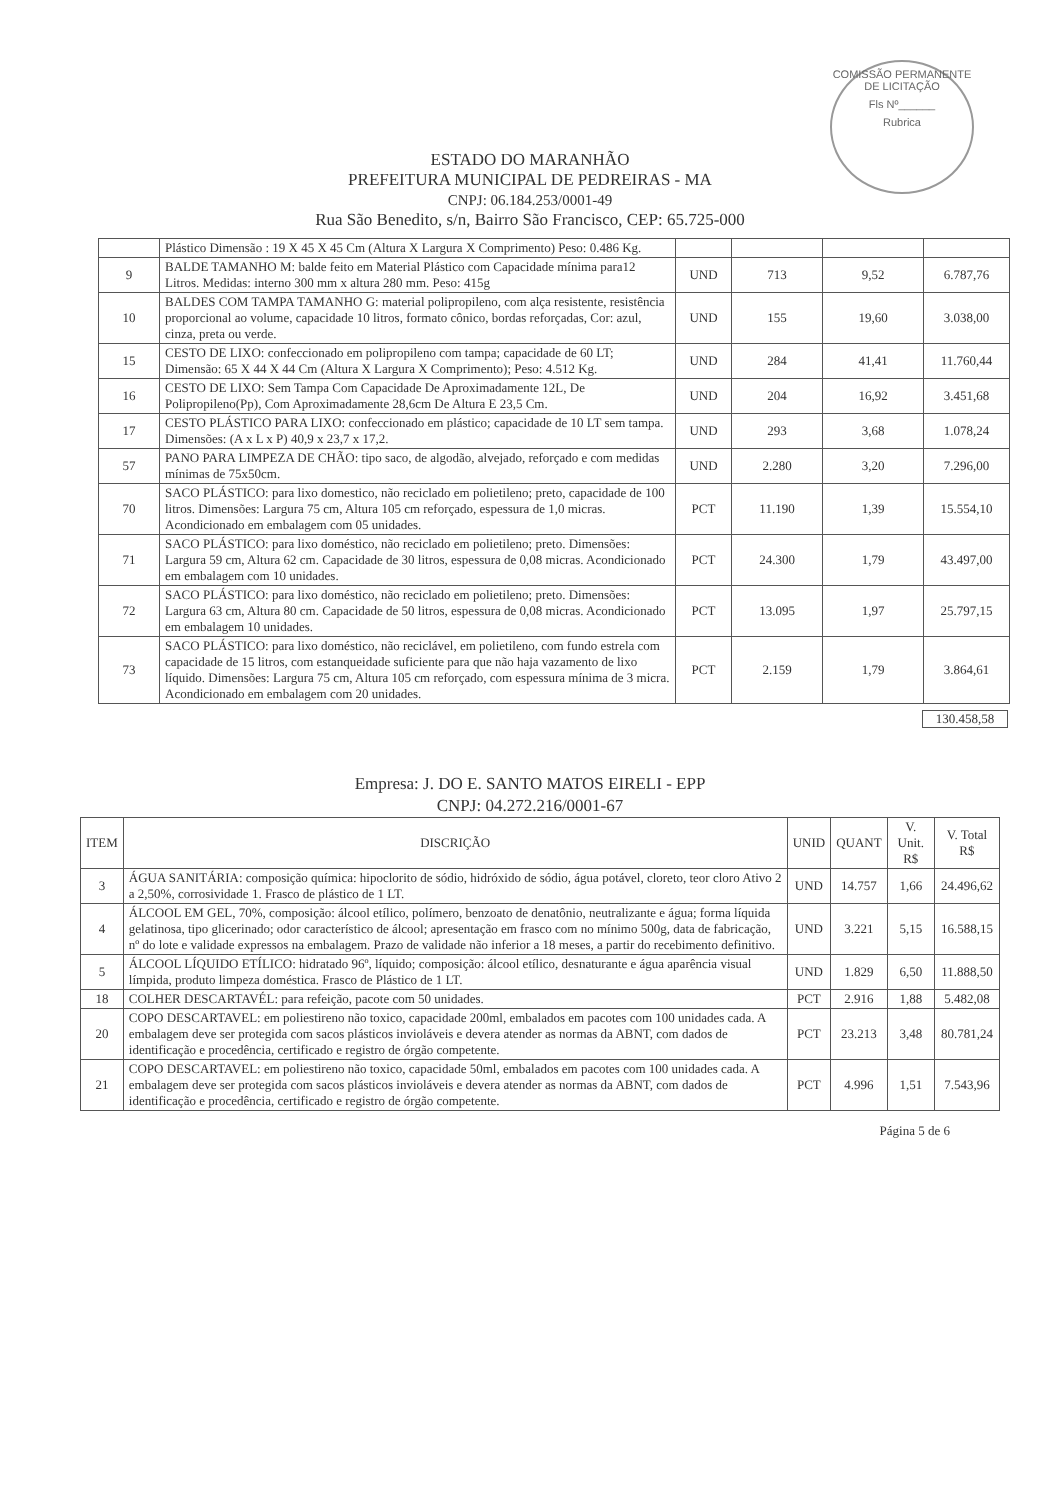COMISSÃO PERMANENTE DE LICITAÇÃO
Fls Nº______
Rubrica
ESTADO DO MARANHÃO
PREFEITURA MUNICIPAL DE PEDREIRAS - MA
CNPJ: 06.184.253/0001-49
Rua São Benedito, s/n, Bairro São Francisco, CEP: 65.725-000
| | Plástico Dimensão : 19 X 45 X 45 Cm (Altura X Largura X Comprimento) Peso: 0.486 Kg. | | | | |
| 9 | BALDE TAMANHO M: balde feito em Material Plástico com Capacidade mínima para12 Litros. Medidas: interno 300 mm x altura 280 mm. Peso: 415g | UND | 713 | 9,52 | 6.787,76 |
| 10 | BALDES COM TAMPA TAMANHO G: material polipropileno, com alça resistente, resistência proporcional ao volume, capacidade 10 litros, formato cônico, bordas reforçadas, Cor: azul, cinza, preta ou verde. | UND | 155 | 19,60 | 3.038,00 |
| 15 | CESTO DE LIXO: confeccionado em polipropileno com tampa; capacidade de 60 LT; Dimensão: 65 X 44 X 44 Cm (Altura X Largura X Comprimento); Peso: 4.512 Kg. | UND | 284 | 41,41 | 11.760,44 |
| 16 | CESTO DE LIXO: Sem Tampa Com Capacidade De Aproximadamente 12L, De Polipropileno(Pp), Com Aproximadamente 28,6cm De Altura E 23,5 Cm. | UND | 204 | 16,92 | 3.451,68 |
| 17 | CESTO PLÁSTICO PARA LIXO: confeccionado em plástico; capacidade de 10 LT sem tampa. Dimensões: (A x L x P) 40,9 x 23,7 x 17,2. | UND | 293 | 3,68 | 1.078,24 |
| 57 | PANO PARA LIMPEZA DE CHÃO: tipo saco, de algodão, alvejado, reforçado e com medidas mínimas de 75x50cm. | UND | 2.280 | 3,20 | 7.296,00 |
| 70 | SACO PLÁSTICO: para lixo domestico, não reciclado em polietileno; preto, capacidade de 100 litros. Dimensões: Largura 75 cm, Altura 105 cm reforçado, espessura de 1,0 micras. Acondicionado em embalagem com 05 unidades. | PCT | 11.190 | 1,39 | 15.554,10 |
| 71 | SACO PLÁSTICO: para lixo doméstico, não reciclado em polietileno; preto. Dimensões: Largura 59 cm, Altura 62 cm. Capacidade de 30 litros, espessura de 0,08 micras. Acondicionado em embalagem com 10 unidades. | PCT | 24.300 | 1,79 | 43.497,00 |
| 72 | SACO PLÁSTICO: para lixo doméstico, não reciclado em polietileno; preto. Dimensões: Largura 63 cm, Altura 80 cm. Capacidade de 50 litros, espessura de 0,08 micras. Acondicionado em embalagem 10 unidades. | PCT | 13.095 | 1,97 | 25.797,15 |
| 73 | SACO PLÁSTICO: para lixo doméstico, não reciclável, em polietileno, com fundo estrela com capacidade de 15 litros, com estanqueidade suficiente para que não haja vazamento de lixo líquido. Dimensões: Largura 75 cm, Altura 105 cm reforçado, com espessura mínima de 3 micra. Acondicionado em embalagem com 20 unidades. | PCT | 2.159 | 1,79 | 3.864,61 |
130.458,58
Empresa: J. DO E. SANTO MATOS EIRELI - EPP
CNPJ: 04.272.216/0001-67
| ITEM | DISCRIÇÃO | UNID | QUANT | V. Unit. R$ | V. Total R$ |
| --- | --- | --- | --- | --- | --- |
| 3 | ÁGUA SANITÁRIA: composição química: hipoclorito de sódio, hidróxido de sódio, água potável, cloreto, teor cloro Ativo 2 a 2,50%, corrosividade 1. Frasco de plástico de 1 LT. | UND | 14.757 | 1,66 | 24.496,62 |
| 4 | ÁLCOOL EM GEL, 70%, composição: álcool etílico, polímero, benzoato de denatônio, neutralizante e água; forma líquida gelatinosa, tipo glicerinado; odor característico de álcool; apresentação em frasco com no mínimo 500g, data de fabricação, nº do lote e validade expressos na embalagem. Prazo de validade não inferior a 18 meses, a partir do recebimento definitivo. | UND | 3.221 | 5,15 | 16.588,15 |
| 5 | ÁLCOOL LÍQUIDO ETÍLICO: hidratado 96º, líquido; composição: álcool etílico, desnaturante e água aparência visual límpida, produto limpeza doméstica. Frasco de Plástico de 1 LT. | UND | 1.829 | 6,50 | 11.888,50 |
| 18 | COLHER DESCARTAVÉL: para refeição, pacote com 50 unidades. | PCT | 2.916 | 1,88 | 5.482,08 |
| 20 | COPO DESCARTAVEL: em poliestireno não toxico, capacidade 200ml, embalados em pacotes com 100 unidades cada. A embalagem deve ser protegida com sacos plásticos invioláveis e devera atender as normas da ABNT, com dados de identificação e procedência, certificado e registro de órgão competente. | PCT | 23.213 | 3,48 | 80.781,24 |
| 21 | COPO DESCARTAVEL: em poliestireno não toxico, capacidade 50ml, embalados em pacotes com 100 unidades cada. A embalagem deve ser protegida com sacos plásticos invioláveis e devera atender as normas da ABNT, com dados de identificação e procedência, certificado e registro de órgão competente. | PCT | 4.996 | 1,51 | 7.543,96 |
Página 5 de 6